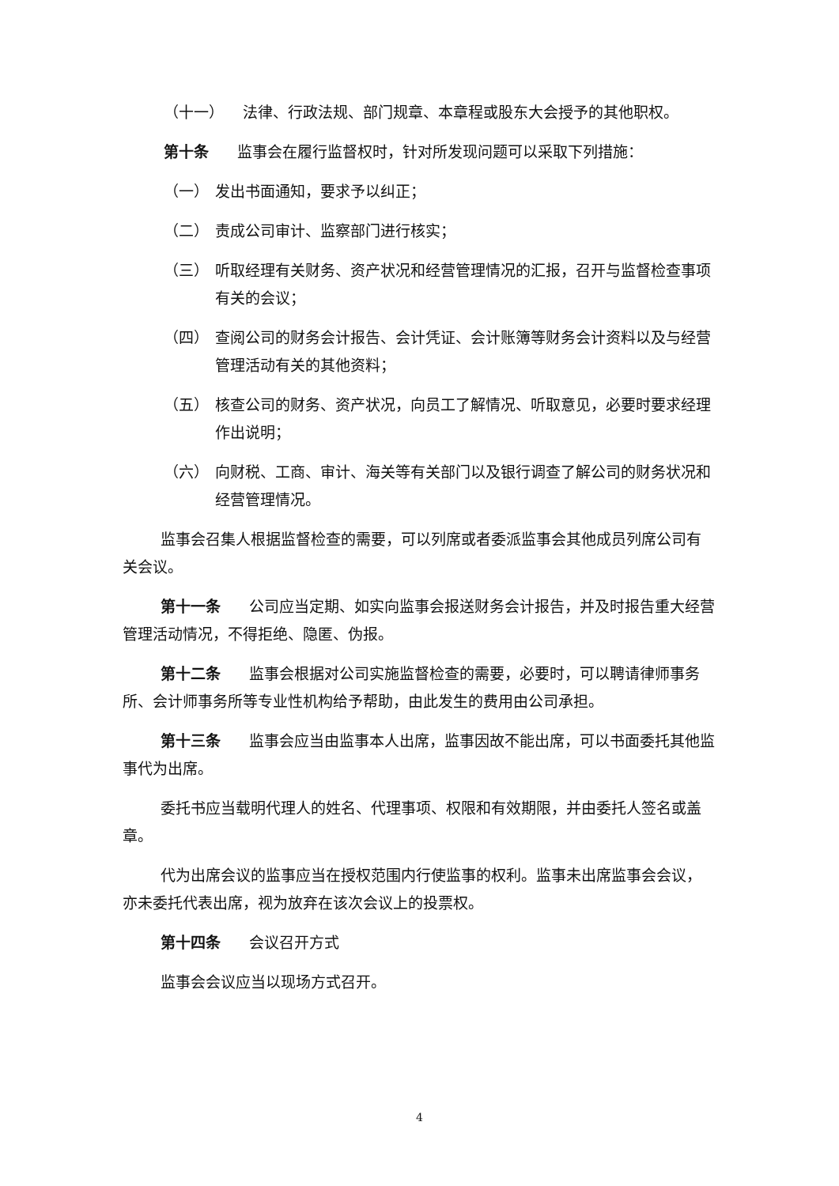（十一） 法律、行政法规、部门规章、本章程或股东大会授予的其他职权。
第十条 监事会在履行监督权时，针对所发现问题可以采取下列措施：
（一） 发出书面通知，要求予以纠正；
（二） 责成公司审计、监察部门进行核实；
（三） 听取经理有关财务、资产状况和经营管理情况的汇报，召开与监督检查事项有关的会议；
（四） 查阅公司的财务会计报告、会计凭证、会计账簿等财务会计资料以及与经营管理活动有关的其他资料；
（五） 核查公司的财务、资产状况，向员工了解情况、听取意见，必要时要求经理作出说明；
（六） 向财税、工商、审计、海关等有关部门以及银行调查了解公司的财务状况和经营管理情况。
监事会召集人根据监督检查的需要，可以列席或者委派监事会其他成员列席公司有关会议。
第十一条 公司应当定期、如实向监事会报送财务会计报告，并及时报告重大经营管理活动情况，不得拒绝、隐匿、伪报。
第十二条 监事会根据对公司实施监督检查的需要，必要时，可以聘请律师事务所、会计师事务所等专业性机构给予帮助，由此发生的费用由公司承担。
第十三条 监事会应当由监事本人出席，监事因故不能出席，可以书面委托其他监事代为出席。
委托书应当载明代理人的姓名、代理事项、权限和有效期限，并由委托人签名或盖章。
代为出席会议的监事应当在授权范围内行使监事的权利。监事未出席监事会会议，亦未委托代表出席，视为放弃在该次会议上的投票权。
第十四条 会议召开方式
监事会会议应当以现场方式召开。
4